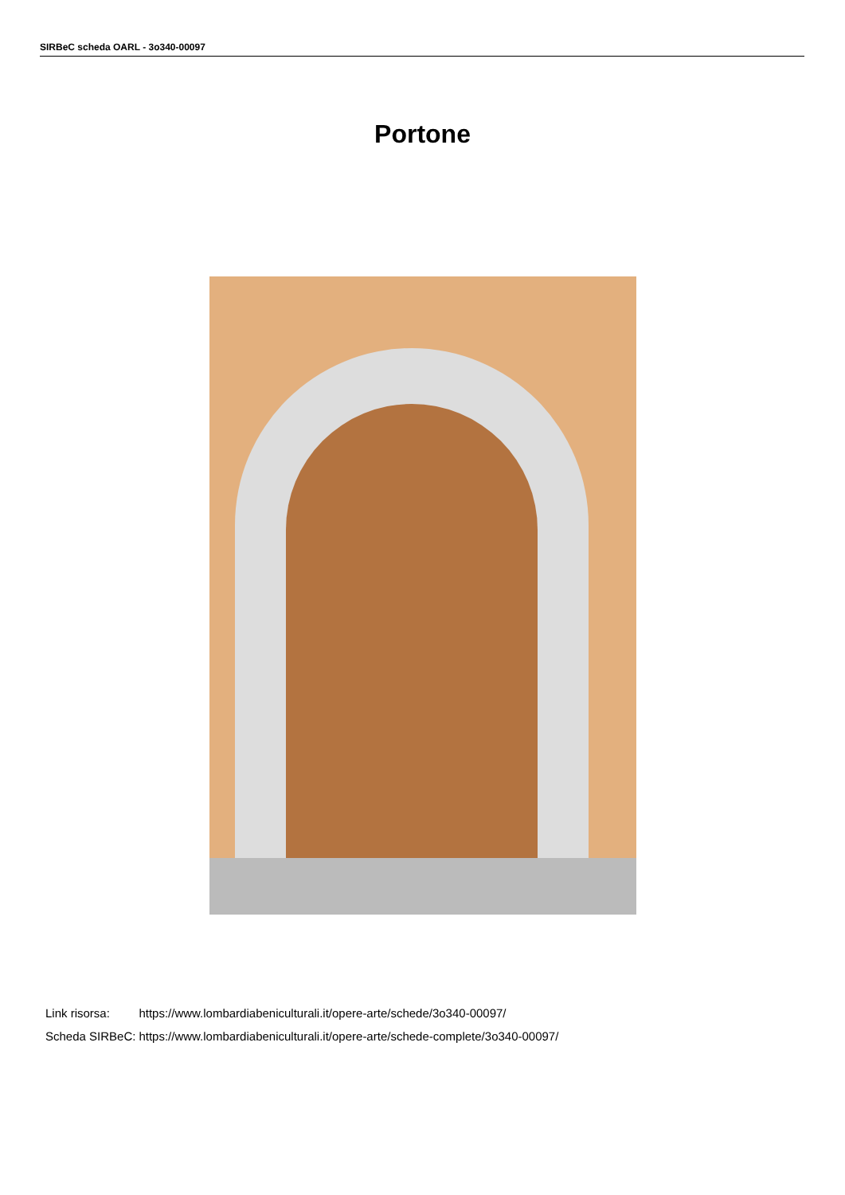SIRBeC scheda OARL - 3o340-00097
Portone
| Link risorsa: | https://www.lombardiabeniculturali.it/opere-arte/schede/3o340-00097/ |
| Scheda SIRBeC: | https://www.lombardiabeniculturali.it/opere-arte/schede-complete/3o340-00097/ |